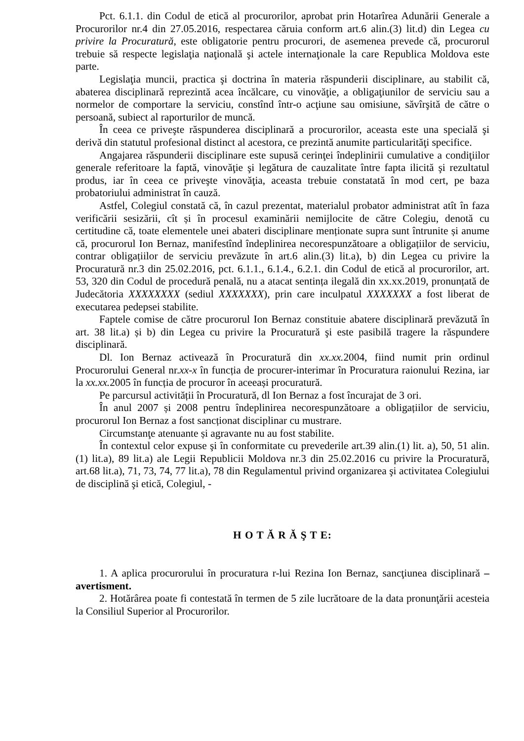Pct. 6.1.1. din Codul de etică al procurorilor, aprobat prin Hotarîrea Adunării Generale a Procurorilor nr.4 din 27.05.2016, respectarea căruia conform art.6 alin.(3) lit.d) din Legea cu privire la Procuratură, este obligatorie pentru procurori, de asemenea prevede că, procurorul trebuie să respecte legislaţia naţională şi actele internaţionale la care Republica Moldova este parte.
Legislaţia muncii, practica şi doctrina în materia răspunderii disciplinare, au stabilit că, abaterea disciplinară reprezintă acea încălcare, cu vinovăţie, a obligaţiunilor de serviciu sau a normelor de comportare la serviciu, constînd într-o acţiune sau omisiune, săvîrşită de către o persoană, subiect al raporturilor de muncă.
În ceea ce priveşte răspunderea disciplinară a procurorilor, aceasta este una specială şi derivă din statutul profesional distinct al acestora, ce prezintă anumite particularităţi specifice.
Angajarea răspunderii disciplinare este supusă cerinţei îndeplinirii cumulative a condiţiilor generale referitoare la faptă, vinovăţie şi legătura de cauzalitate între fapta ilicită şi rezultatul produs, iar în ceea ce priveşte vinovăţia, aceasta trebuie constatată în mod cert, pe baza probatoriului administrat în cauză.
Astfel, Colegiul constată că, în cazul prezentat, materialul probator administrat atît în faza verificării sesizării, cît și în procesul examinării nemijlocite de către Colegiu, denotă cu certitudine că, toate elementele unei abateri disciplinare menționate supra sunt întrunite și anume că, procurorul Ion Bernaz, manifestînd îndeplinirea necorespunzătoare a obligațiilor de serviciu, contrar obligațiilor de serviciu prevăzute în art.6 alin.(3) lit.a), b) din Legea cu privire la Procuratură nr.3 din 25.02.2016, pct. 6.1.1., 6.1.4., 6.2.1. din Codul de etică al procurorilor, art. 53, 320 din Codul de procedură penală, nu a atacat sentința ilegală din xx.xx.2019, pronunțată de Judecătoria XXXXXXXX (sediul XXXXXXX), prin care inculpatul XXXXXXX a fost liberat de executarea pedepsei stabilite.
Faptele comise de către procurorul Ion Bernaz constituie abatere disciplinară prevăzută în art. 38 lit.a) și b) din Legea cu privire la Procuratură şi este pasibilă tragere la răspundere disciplinară.
Dl. Ion Bernaz activează în Procuratură din xx.xx. 2004, fiind numit prin ordinul Procurorului General nr.xx-x în funcția de procurer-interimar în Procuratura raionului Rezina, iar la xx.xx. 2005 în funcția de procuror în aceeași procuratură.
Pe parcursul activității în Procuratură, dl Ion Bernaz a fost încurajat de 3 ori.
În anul 2007 și 2008 pentru îndeplinirea necorespunzătoare a obligațiilor de serviciu, procurorul Ion Bernaz a fost sancționat disciplinar cu mustrare.
Circumstanţe atenuante și agravante nu au fost stabilite.
În contextul celor expuse şi în conformitate cu prevederile art.39 alin.(1) lit. a), 50, 51 alin.(1) lit.a), 89 lit.a) ale Legii Republicii Moldova nr.3 din 25.02.2016 cu privire la Procuratură, art.68 lit.a), 71, 73, 74, 77 lit.a), 78 din Regulamentul privind organizarea şi activitatea Colegiului de disciplină şi etică, Colegiul, -
H O T Ă R Ă Ş T E:
1. A aplica procurorului în procuratura r-lui Rezina Ion Bernaz, sancţiunea disciplinară – avertisment.
2. Hotărârea poate fi contestată în termen de 5 zile lucrătoare de la data pronunţării acesteia la Consiliul Superior al Procurorilor.